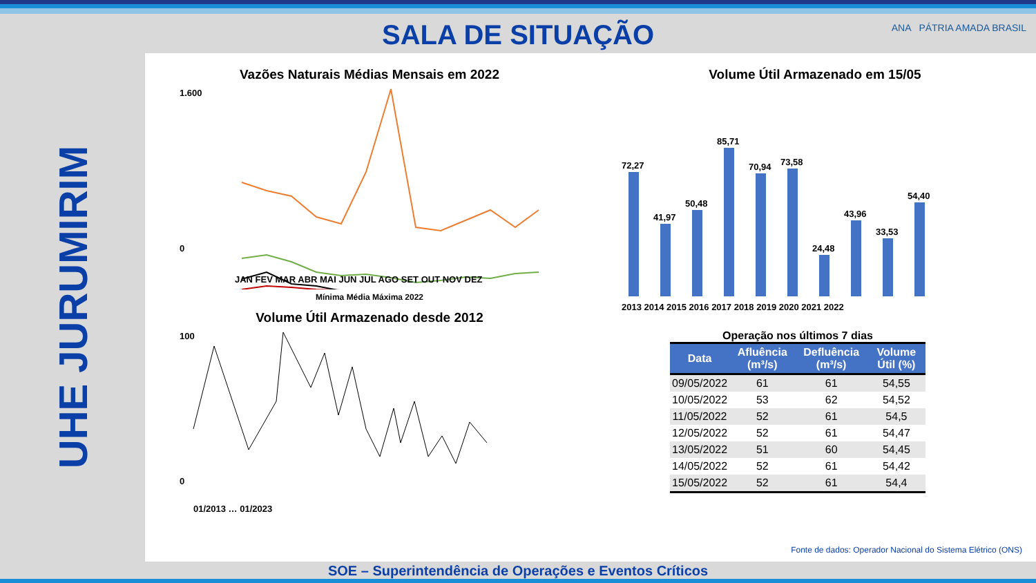SALA DE SITUAÇÃO
ANA PÁTRIA AMADA BRASIL
UHE JURUMIRIM
Vazões Naturais Médias Mensais em 2022
1.600
0
JAN FEV MAR ABR MAI JUN JUL AGO SET OUT NOV DEZ
Mínima Média Máxima 2022
Volume Útil Armazenado em 15/05
72,27
41,97
50,48
85,71
70,94
73,58
24,48
43,96
33,53
54,40
2013 2014 2015 2016 2017 2018 2019 2020 2021 2022
Volume Útil Armazenado desde 2012
100
0
01/2013 … 01/2023
Operação nos últimos 7 dias
| Data | Afluência (m³/s) | Defluência (m³/s) | Volume Útil (%) |
| --- | --- | --- | --- |
| 09/05/2022 | 61 | 61 | 54,55 |
| 10/05/2022 | 53 | 62 | 54,52 |
| 11/05/2022 | 52 | 61 | 54,5 |
| 12/05/2022 | 52 | 61 | 54,47 |
| 13/05/2022 | 51 | 60 | 54,45 |
| 14/05/2022 | 52 | 61 | 54,42 |
| 15/05/2022 | 52 | 61 | 54,4 |
Fonte de dados: Operador Nacional do Sistema Elétrico (ONS)
SOE – Superintendência de Operações e Eventos Críticos